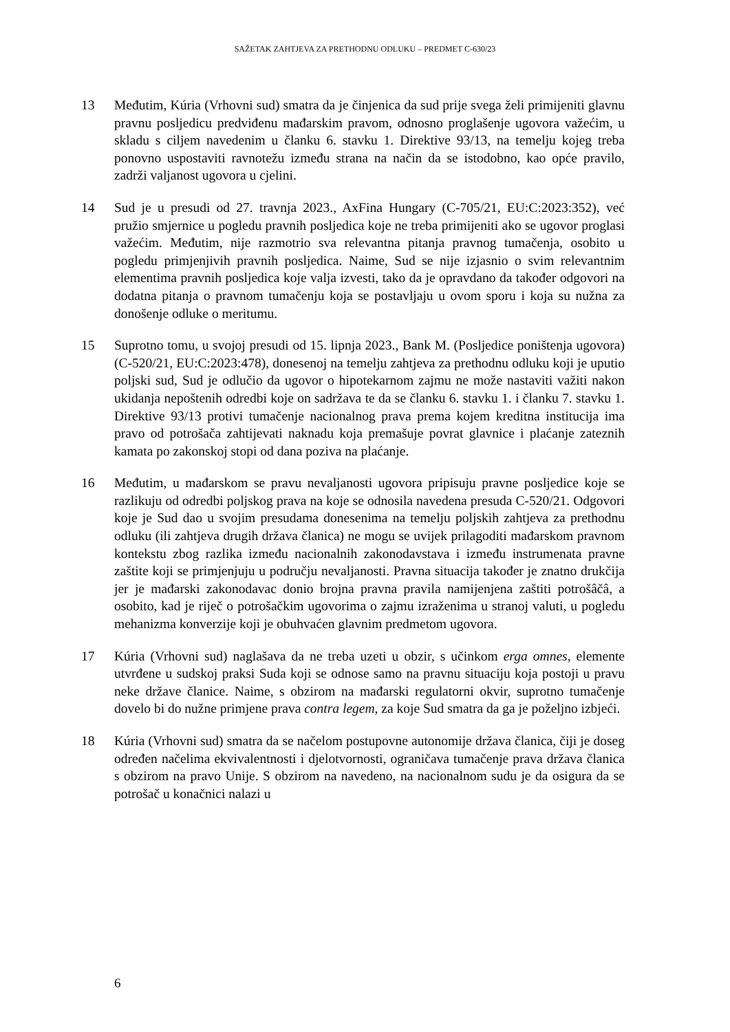SAŽETAK ZAHTJEVA ZA PRETHODNU ODLUKU – PREDMET C-630/23
13 Međutim, Kúria (Vrhovni sud) smatra da je činjenica da sud prije svega želi primijeniti glavnu pravnu posljedicu predviđenu mađarskim pravom, odnosno proglašenje ugovora važećim, u skladu s ciljem navedenim u članku 6. stavku 1. Direktive 93/13, na temelju kojeg treba ponovno uspostaviti ravnotežu između strana na način da se istodobno, kao opće pravilo, zadrži valjanost ugovora u cjelini.
14 Sud je u presudi od 27. travnja 2023., AxFina Hungary (C-705/21, EU:C:2023:352), već pružio smjernice u pogledu pravnih posljedica koje ne treba primijeniti ako se ugovor proglasi važećim. Međutim, nije razmotrio sva relevantna pitanja pravnog tumačenja, osobito u pogledu primjenjivih pravnih posljedica. Naime, Sud se nije izjasnio o svim relevantnim elementima pravnih posljedica koje valja izvesti, tako da je opravdano da također odgovori na dodatna pitanja o pravnom tumačenju koja se postavljaju u ovom sporu i koja su nužna za donošenje odluke o meritumu.
15 Suprotno tomu, u svojoj presudi od 15. lipnja 2023., Bank M. (Posljedice poništenja ugovora) (C-520/21, EU:C:2023:478), donesenoj na temelju zahtjeva za prethodnu odluku koji je uputio poljski sud, Sud je odlučio da ugovor o hipotekarnom zajmu ne može nastaviti važiti nakon ukidanja nepoštenih odredbi koje on sadržava te da se članku 6. stavku 1. i članku 7. stavku 1. Direktive 93/13 protivi tumačenje nacionalnog prava prema kojem kreditna institucija ima pravo od potrošača zahtijevati naknadu koja premašuje povrat glavnice i plaćanje zateznih kamata po zakonskoj stopi od dana poziva na plaćanje.
16 Međutim, u mađarskom se pravu nevaljanosti ugovora pripisuju pravne posljedice koje se razlikuju od odredbi poljskog prava na koje se odnosila navedena presuda C-520/21. Odgovori koje je Sud dao u svojim presudama donesenima na temelju poljskih zahtjeva za prethodnu odluku (ili zahtjeva drugih država članica) ne mogu se uvijek prilagoditi mađarskom pravnom kontekstu zbog razlika između nacionalnih zakonodavstava i između instrumenata pravne zaštite koji se primjenjuju u području nevaljanosti. Pravna situacija također je znatno drukčija jer je mađarski zakonodavac donio brojna pravna pravila namijenjena zaštiti potrošâčâ, a osobito, kad je riječ o potrošačkim ugovorima o zajmu izraženima u stranoj valuti, u pogledu mehanizma konverzije koji je obuhvaćen glavnim predmetom ugovora.
17 Kúria (Vrhovni sud) naglašava da ne treba uzeti u obzir, s učinkom erga omnes, elemente utvrđene u sudskoj praksi Suda koji se odnose samo na pravnu situaciju koja postoji u pravu neke države članice. Naime, s obzirom na mađarski regulatorni okvir, suprotno tumačenje dovelo bi do nužne primjene prava contra legem, za koje Sud smatra da ga je poželjno izbjeći.
18 Kúria (Vrhovni sud) smatra da se načelom postupovne autonomije država članica, čiji je doseg određen načelima ekvivalentnosti i djelotvornosti, ograničava tumačenje prava država članica s obzirom na pravo Unije. S obzirom na navedeno, na nacionalnom sudu je da osigura da se potrošač u konačnici nalazi u
6